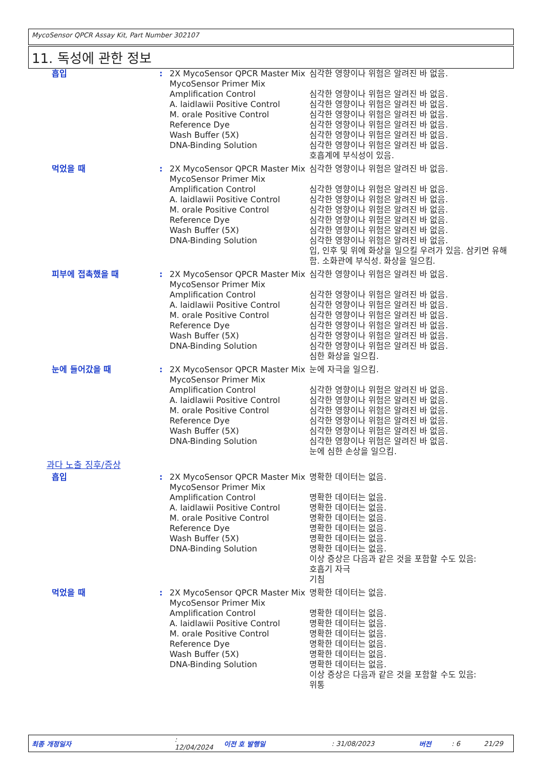MycoSensor QPCR Assay Kit, Part Number 302107
11. 독성에 관한 정보
| 흡입 | : | 2X MycoSensor QPCR Master Mix MycoSensor Primer Mix Amplification Control A. laidlawii Positive Control M. orale Positive Control Reference Dye Wash Buffer (5X) DNA-Binding Solution | 심각한 영향이나 위험은 알려진 바 없음. 심각한 영향이나 위험은 알려진 바 없음. 심각한 영향이나 위험은 알려진 바 없음. 심각한 영향이나 위험은 알려진 바 없음. 심각한 영향이나 위험은 알려진 바 없음. 심각한 영향이나 위험은 알려진 바 없음. 심각한 영향이나 위험은 알려진 바 없음. 호흡계에 부식성이 있음. |
| 먹었을 때 | : | 2X MycoSensor QPCR Master Mix MycoSensor Primer Mix Amplification Control A. laidlawii Positive Control M. orale Positive Control Reference Dye Wash Buffer (5X) DNA-Binding Solution | 심각한 영향이나 위험은 알려진 바 없음. 심각한 영향이나 위험은 알려진 바 없음. 심각한 영향이나 위험은 알려진 바 없음. 심각한 영향이나 위험은 알려진 바 없음. 심각한 영향이나 위험은 알려진 바 없음. 심각한 영향이나 위험은 알려진 바 없음. 심각한 영향이나 위험은 알려진 바 없음. 입, 인후 및 위에 화상을 일으킬 우려가 있음. 삼키면 유해함. 소화관에 부식성. 화상을 일으킴. |
| 피부에 접촉했을 때 | : | 2X MycoSensor QPCR Master Mix MycoSensor Primer Mix Amplification Control A. laidlawii Positive Control M. orale Positive Control Reference Dye Wash Buffer (5X) DNA-Binding Solution | 심각한 영향이나 위험은 알려진 바 없음. 심각한 영향이나 위험은 알려진 바 없음. 심각한 영향이나 위험은 알려진 바 없음. 심각한 영향이나 위험은 알려진 바 없음. 심각한 영향이나 위험은 알려진 바 없음. 심각한 영향이나 위험은 알려진 바 없음. 심각한 영향이나 위험은 알려진 바 없음. 심한 화상을 일으킴. |
| 눈에 들어갔을 때 | : | 2X MycoSensor QPCR Master Mix MycoSensor Primer Mix Amplification Control A. laidlawii Positive Control M. orale Positive Control Reference Dye Wash Buffer (5X) DNA-Binding Solution | 눈에 자극을 일으킴. 심각한 영향이나 위험은 알려진 바 없음. 심각한 영향이나 위험은 알려진 바 없음. 심각한 영향이나 위험은 알려진 바 없음. 심각한 영향이나 위험은 알려진 바 없음. 심각한 영향이나 위험은 알려진 바 없음. 심각한 영향이나 위험은 알려진 바 없음. 눈에 심한 손상을 일으킴. |
| 과다 노출 징후/증상 | | | |
| 흡입 | : | 2X MycoSensor QPCR Master Mix MycoSensor Primer Mix Amplification Control A. laidlawii Positive Control M. orale Positive Control Reference Dye Wash Buffer (5X) DNA-Binding Solution | 명확한 데이터는 없음. 명확한 데이터는 없음. 명확한 데이터는 없음. 명확한 데이터는 없음. 명확한 데이터는 없음. 명확한 데이터는 없음. 명확한 데이터는 없음. 이상 증상은 다음과 같은 것을 포함할 수도 있음: 호흡기 자극 기침 |
| 먹었을 때 | : | 2X MycoSensor QPCR Master Mix MycoSensor Primer Mix Amplification Control A. laidlawii Positive Control M. orale Positive Control Reference Dye Wash Buffer (5X) DNA-Binding Solution | 명확한 데이터는 없음. 명확한 데이터는 없음. 명확한 데이터는 없음. 명확한 데이터는 없음. 명확한 데이터는 없음. 명확한 데이터는 없음. 명확한 데이터는 없음. 이상 증상은 다음과 같은 것을 포함할 수도 있음: 위통 |
최종 개정일자: 12/04/2024 이전 호 발행일: 31/08/2023 버전: 6 21/29